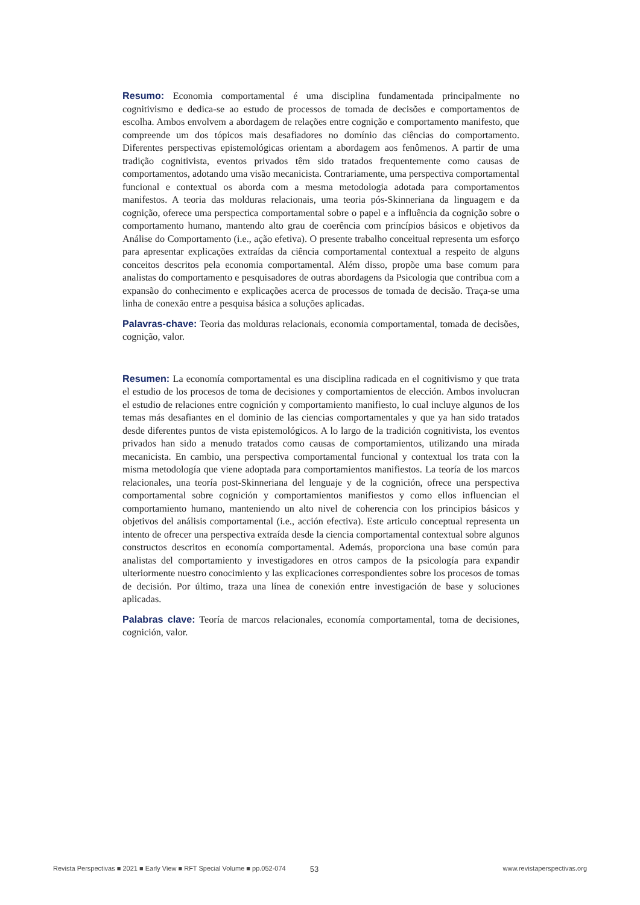Resumo: Economia comportamental é uma disciplina fundamentada principalmente no cognitivismo e dedica-se ao estudo de processos de tomada de decisões e comportamentos de escolha. Ambos envolvem a abordagem de relações entre cognição e comportamento manifesto, que compreende um dos tópicos mais desafiadores no domínio das ciências do comportamento. Diferentes perspectivas epistemológicas orientam a abordagem aos fenômenos. A partir de uma tradição cognitivista, eventos privados têm sido tratados frequentemente como causas de comportamentos, adotando uma visão mecanicista. Contrariamente, uma perspectiva comportamental funcional e contextual os aborda com a mesma metodologia adotada para comportamentos manifestos. A teoria das molduras relacionais, uma teoria pós-Skinneriana da linguagem e da cognição, oferece uma perspectica comportamental sobre o papel e a influência da cognição sobre o comportamento humano, mantendo alto grau de coerência com princípios básicos e objetivos da Análise do Comportamento (i.e., ação efetiva). O presente trabalho conceitual representa um esforço para apresentar explicações extraídas da ciência comportamental contextual a respeito de alguns conceitos descritos pela economia comportamental. Além disso, propõe uma base comum para analistas do comportamento e pesquisadores de outras abordagens da Psicologia que contribua com a expansão do conhecimento e explicações acerca de processos de tomada de decisão. Traça-se uma linha de conexão entre a pesquisa básica a soluções aplicadas.
Palavras-chave: Teoria das molduras relacionais, economia comportamental, tomada de decisões, cognição, valor.
Resumen: La economía comportamental es una disciplina radicada en el cognitivismo y que trata el estudio de los procesos de toma de decisiones y comportamientos de elección. Ambos involucran el estudio de relaciones entre cognición y comportamiento manifiesto, lo cual incluye algunos de los temas más desafiantes en el dominio de las ciencias comportamentales y que ya han sido tratados desde diferentes puntos de vista epistemológicos. A lo largo de la tradición cognitivista, los eventos privados han sido a menudo tratados como causas de comportamientos, utilizando una mirada mecanicista. En cambio, una perspectiva comportamental funcional y contextual los trata con la misma metodología que viene adoptada para comportamientos manifiestos. La teoría de los marcos relacionales, una teoría post-Skinneriana del lenguaje y de la cognición, ofrece una perspectiva comportamental sobre cognición y comportamientos manifiestos y como ellos influencian el comportamiento humano, manteniendo un alto nivel de coherencia con los principios básicos y objetivos del análisis comportamental (i.e., acción efectiva). Este articulo conceptual representa un intento de ofrecer una perspectiva extraída desde la ciencia comportamental contextual sobre algunos constructos descritos en economía comportamental. Además, proporciona una base común para analistas del comportamiento y investigadores en otros campos de la psicología para expandir ulteriormente nuestro conocimiento y las explicaciones correspondientes sobre los procesos de tomas de decisión. Por último, traza una línea de conexión entre investigación de base y soluciones aplicadas.
Palabras clave: Teoría de marcos relacionales, economía comportamental, toma de decisiones, cognición, valor.
Revista Perspectivas ■ 2021 ■ Early View ■ RFT Special Volume ■ pp.052-074 53 www.revistaperspectivas.org